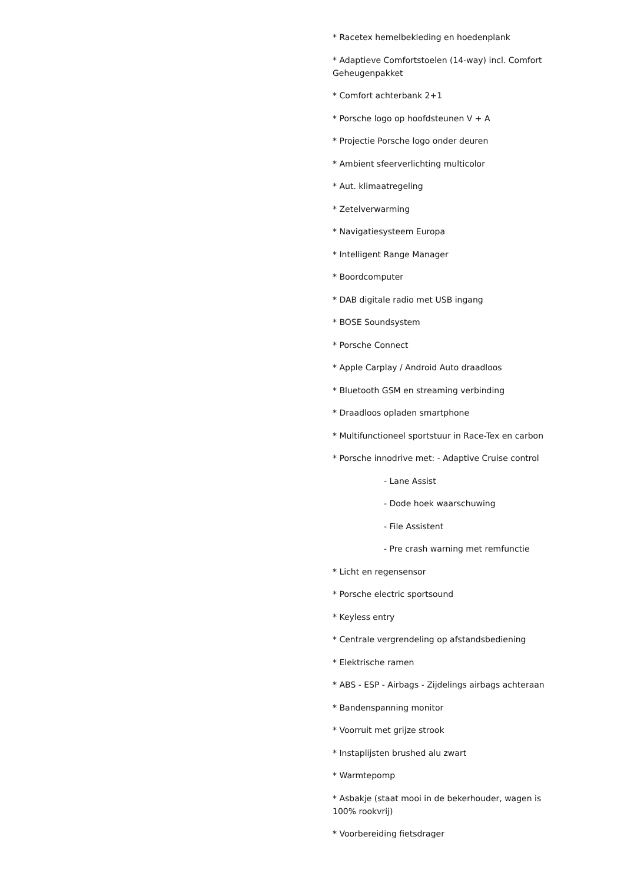* Racetex hemelbekleding en hoedenplank
* Adaptieve Comfortstoelen (14-way) incl. Comfort Geheugenpakket
* Comfort achterbank 2+1
* Porsche logo op hoofdsteunen V + A
* Projectie Porsche logo onder deuren
* Ambient sfeerverlichting multicolor
* Aut. klimaatregeling
* Zetelverwarming
* Navigatiesysteem Europa
* Intelligent Range Manager
* Boordcomputer
* DAB digitale radio met USB ingang
* BOSE Soundsystem
* Porsche Connect
* Apple Carplay / Android Auto draadloos
* Bluetooth GSM en streaming verbinding
* Draadloos opladen smartphone
* Multifunctioneel sportstuur in Race-Tex en carbon
* Porsche innodrive met: - Adaptive Cruise control
- Lane Assist
- Dode hoek waarschuwing
- File Assistent
- Pre crash warning met remfunctie
* Licht en regensensor
* Porsche electric sportsound
* Keyless entry
* Centrale vergrendeling op afstandsbediening
* Elektrische ramen
* ABS - ESP - Airbags - Zijdelings airbags achteraan
* Bandenspanning monitor
* Voorruit met grijze strook
* Instaplijsten brushed alu zwart
* Warmtepomp
* Asbakje (staat mooi in de bekerhouder, wagen is 100% rookvrij)
* Voorbereiding fietsdrager